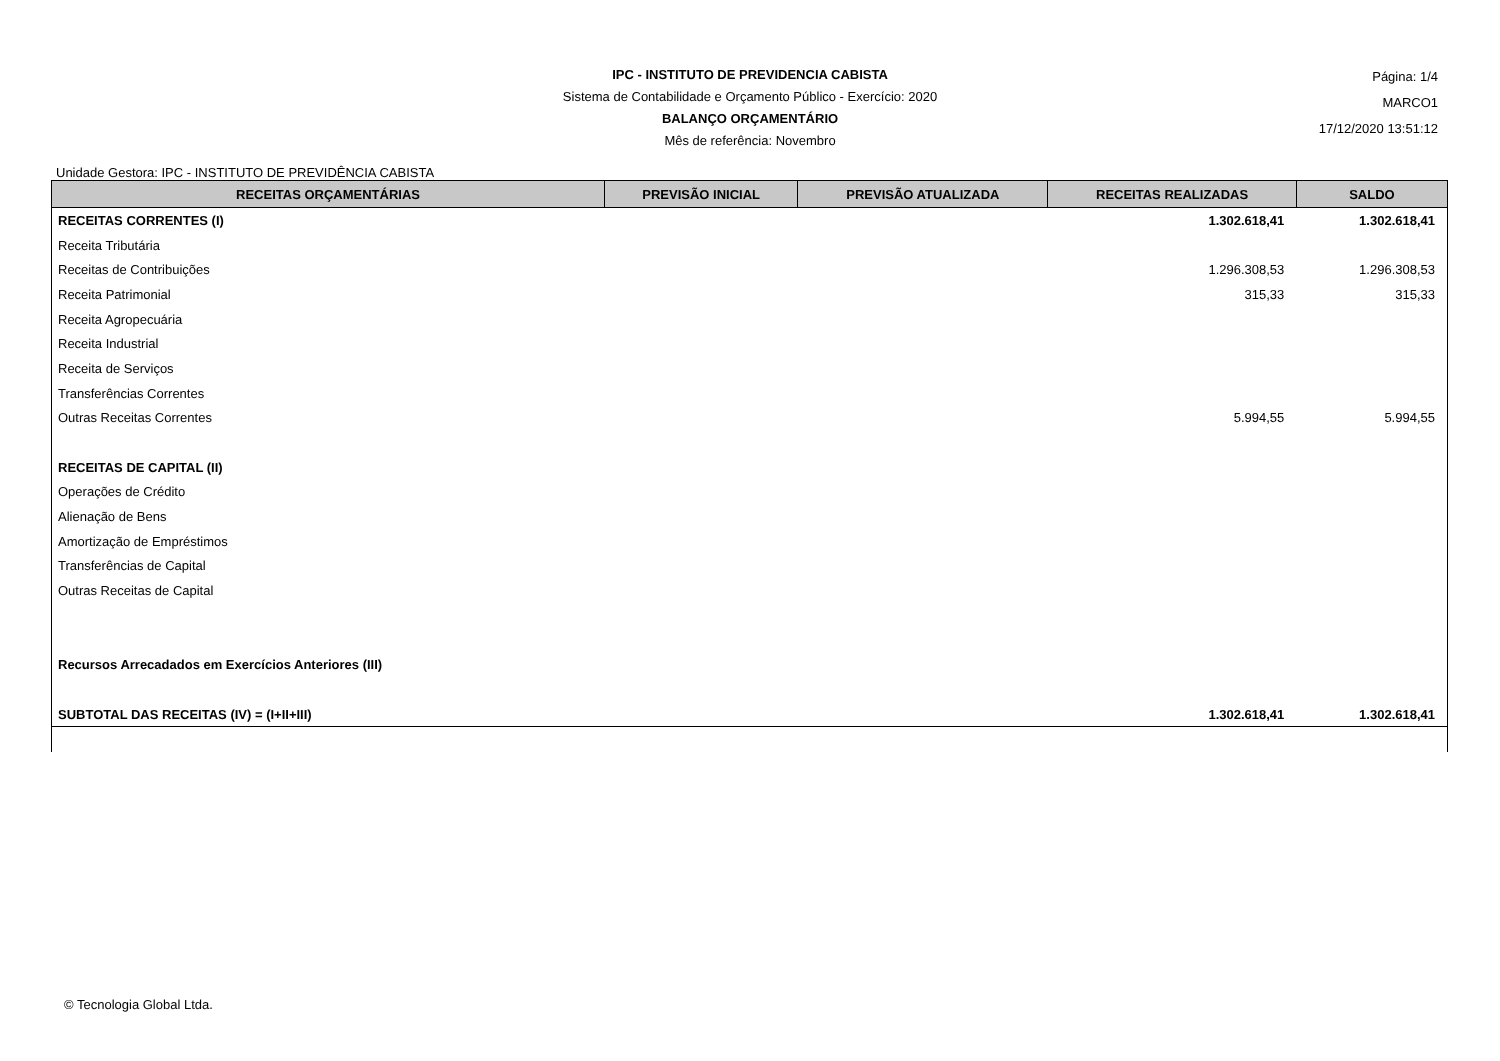IPC - INSTITUTO DE PREVIDENCIA CABISTA
Sistema de Contabilidade e Orçamento Público - Exercício: 2020
BALANÇO ORÇAMENTÁRIO
Mês de referência: Novembro
Página: 1/4
MARCO1
17/12/2020 13:51:12
Unidade Gestora: IPC - INSTITUTO DE PREVIDÊNCIA CABISTA
| RECEITAS ORÇAMENTÁRIAS | PREVISÃO INICIAL | PREVISÃO ATUALIZADA | RECEITAS REALIZADAS | SALDO |
| --- | --- | --- | --- | --- |
| RECEITAS CORRENTES (I) | | | 1.302.618,41 | 1.302.618,41 |
| Receita Tributária | | | | |
| Receitas de Contribuições | | | 1.296.308,53 | 1.296.308,53 |
| Receita Patrimonial | | | 315,33 | 315,33 |
| Receita Agropecuária | | | | |
| Receita Industrial | | | | |
| Receita de Serviços | | | | |
| Transferências Correntes | | | | |
| Outras Receitas Correntes | | | 5.994,55 | 5.994,55 |
| RECEITAS DE CAPITAL (II) | | | | |
| Operações de Crédito | | | | |
| Alienação de Bens | | | | |
| Amortização de Empréstimos | | | | |
| Transferências de Capital | | | | |
| Outras Receitas de Capital | | | | |
| Recursos Arrecadados em Exercícios Anteriores (III) | | | | |
| SUBTOTAL DAS RECEITAS (IV) = (I+II+III) | | | 1.302.618,41 | 1.302.618,41 |
© Tecnologia Global Ltda.